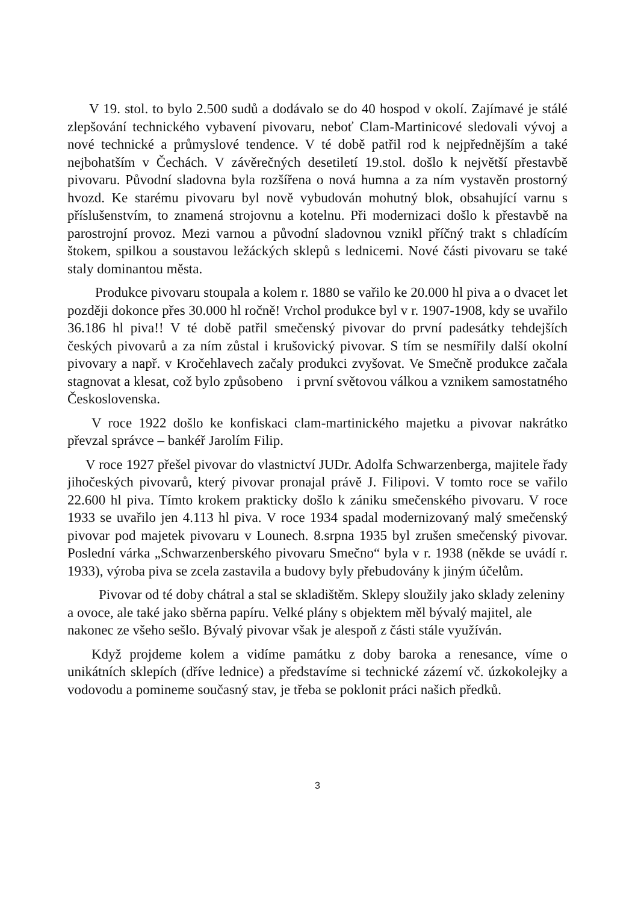V 19. stol. to bylo 2.500 sudů a dodávalo se do 40 hospod v okolí. Zajímavé je stálé zlepšování technického vybavení pivovaru, neboť Clam-Martinicové sledovali vývoj a nové technické a průmyslové tendence. V té době patřil rod k nejpřednějším a také nejbohatším v Čechách. V závěrečných desetiletí 19.stol. došlo k největší přestavbě pivovaru. Původní sladovna byla rozšířena o nová humna a za ním vystavěn prostorný hvozd. Ke starému pivovaru byl nově vybudován mohutný blok, obsahující varnu s příslušenstvím, to znamená strojovnu a kotelnu. Při modernizaci došlo k přestavbě na parostrojní provoz. Mezi varnou a původní sladovnou vznikl příčný trakt s chladícím štokem, spilkou a soustavou ležáckých sklepů s lednicemi. Nové části pivovaru se také staly dominantou města.
Produkce pivovaru stoupala a kolem r. 1880 se vařilo ke 20.000 hl piva a o dvacet let později dokonce přes 30.000 hl ročně! Vrchol produkce byl v r. 1907-1908, kdy se uvařilo 36.186 hl piva!! V té době patřil smečenský pivovar do první padesátky tehdejších českých pivovarů a za ním zůstal i krušovický pivovar. S tím se nesmířily další okolní pivovary a např. v Kročehlavech začaly produkci zvyšovat. Ve Smečně produkce začala stagnovat a klesat, což bylo způsobeno i první světovou válkou a vznikem samostatného Československa.
V roce 1922 došlo ke konfiskaci clam-martinického majetku a pivovar nakrátko převzal správce – bankéř Jarolím Filip.
V roce 1927 přešel pivovar do vlastnictví JUDr. Adolfa Schwarzenberga, majitele řady jihočeských pivovarů, který pivovar pronajal právě J. Filipovi. V tomto roce se vařilo 22.600 hl piva. Tímto krokem prakticky došlo k zániku smečenského pivovaru. V roce 1933 se uvařilo jen 4.113 hl piva. V roce 1934 spadal modernizovaný malý smečenský pivovar pod majetek pivovaru v Lounech. 8.srpna 1935 byl zrušen smečenský pivovar. Poslední várka „Schwarzenberského pivovaru Smečno“ byla v r. 1938 (někde se uvádí r. 1933), výroba piva se zcela zastavila a budovy byly přebudovány k jiným účelům.
Pivovar od té doby chátral a stal se skladištěm. Sklepy sloužily jako sklady zeleniny a ovoce, ale také jako sběrna papíru. Velké plány s objektem měl bývalý majitel, ale nakonec ze všeho sešlo. Bývalý pivovar však je alespoň z části stále využíván.
Když projdeme kolem a vidíme památku z doby baroka a renesance, víme o unikátních sklepích (dříve lednice) a představíme si technické zázemí vč. úzkokolejky a vodovodu a pomineme současný stav, je třeba se poklonit práci našich předků.
3